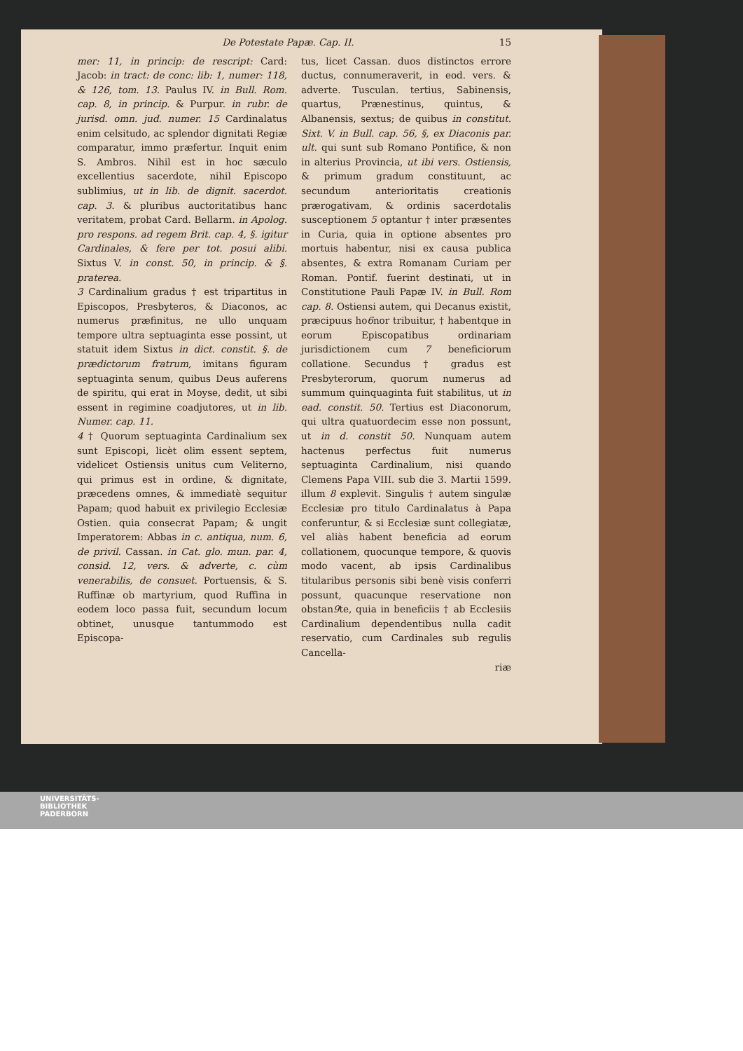De Potestate Papæ. Cap. II. 15
mer: 11, in princip: de rescript: Card: Jacob: in tract: de conc: lib: 1, numer: 118, & 126, tom. 13. Paulus IV. in Bull. Rom. cap. 8, in princip. & Purpur. in rubr. de jurisd. omn. jud. numer. 15 Cardinalatus enim celsitudo, ac splendor dignitati Regiæ comparatur, immo præfertur. Inquit enim S. Ambros. Nihil est in hoc sæculo excellentius sacerdote, nihil Episcopo sublimius, ut in lib. de dignit. sacerdot. cap. 3. & pluribus auctoritatibus hanc veritatem, probat Card. Bellarm. in Apolog. pro respons. ad regem Brit. cap. 4, §. igitur Cardinales, & fere per tot. posui alibi. Sixtus V. in const. 50, in princip. & §. praterea.
3 Cardinalium gradus † est tripartitus in Episcopos, Presbyteros, & Diaconos, ac numerus præfinitus, ne ullo unquam tempore ultra septuaginta esse possint, ut statuit idem Sixtus in dict. constit. §. de prædictorum fratrum, imitans figuram septuaginta senum, quibus Deus auferens de spiritu, qui erat in Moyse, dedit, ut sibi essent in regimine coadjutores, ut in lib. Numer. cap. 11.
4 † Quorum septuaginta Cardinalium sex sunt Episcopi, licèt olim essent septem, videlicet Ostiensis unitus cum Veliterno, qui primus est in ordine, & dignitate, præcedens omnes, & immediatè sequitur Papam; quod habuit ex privilegio Ecclesiæ Ostien. quia consecrat Papam; & ungit Imperatorem: Abbas in c. antiqua, num. 6, de privil. Cassan. in Cat. glo. mun. par. 4, consid. 12, vers. & adverte, c. cùm venerabilis, de consuet. Portuensis, & S. Ruffinæ ob martyrium, quod Ruffina in eodem loco passa fuit, secundum locum obtinet, unusque tantummodo est Episcopa-
tus, licet Cassan. duos distinctos errore ductus, connumeraverit, in eod. vers. & adverte. Tusculan. tertius, Sabinensis, quartus, Prænestinus, quintus, & Albanensis, sextus; de quibus in constitut. Sixt. V. in Bull. cap. 56, §, ex Diaconis par. ult. qui sunt sub Romano Pontifice, & non in alterius Provincia, ut ibi vers. Ostiensis, & primum gradum constituunt, ac secundum anterioritatis creationis prærogativam, & ordinis sacerdotalis susceptionem 5 optantur † inter præsentes in Curia, quia in optione absentes pro mortuis habentur, nisi ex causa publica absentes, & extra Romanam Curiam per Roman. Pontif. fuerint destinati, ut in Constitutione Pauli Papæ IV. in Bull. Rom cap. 8. Ostiensi autem, qui Decanus existit, præcipuus ho6nor tribuitur, † habentque in eorum Episcopatibus ordinariam jurisdictionem cum 7 beneficiorum collatione. Secundus † gradus est Presbyterorum, quorum numerus ad summum quinquaginta fuit stabilitus, ut in ead. constit. 50. Tertius est Diaconorum, qui ultra quatuordecim esse non possunt, ut in d. constit 50. Nunquam autem hactenus perfectus fuit numerus septuaginta Cardinalium, nisi quando Clemens Papa VIII. sub die 3. Martii 1599. illum 8 explevit. Singulis † autem singulæ Ecclesiæ pro titulo Cardinalatus à Papa conferuntur, & si Ecclesiæ sunt collegiatæ, vel aliàs habent beneficia ad eorum collationem, quocunque tempore, & quovis modo vacent, ab ipsis Cardinalibus titularibus personis sibi benè visis conferri possunt, quacunque reservatione non obstan9te, quia in beneficiis † ab Ecclesiis Cardinalium dependentibus nulla cadit reservatio, cum Cardinales sub regulis Cancella-
riæ
UNIVERSITÄTS-
BIBLIOTHEK
PADERBORN